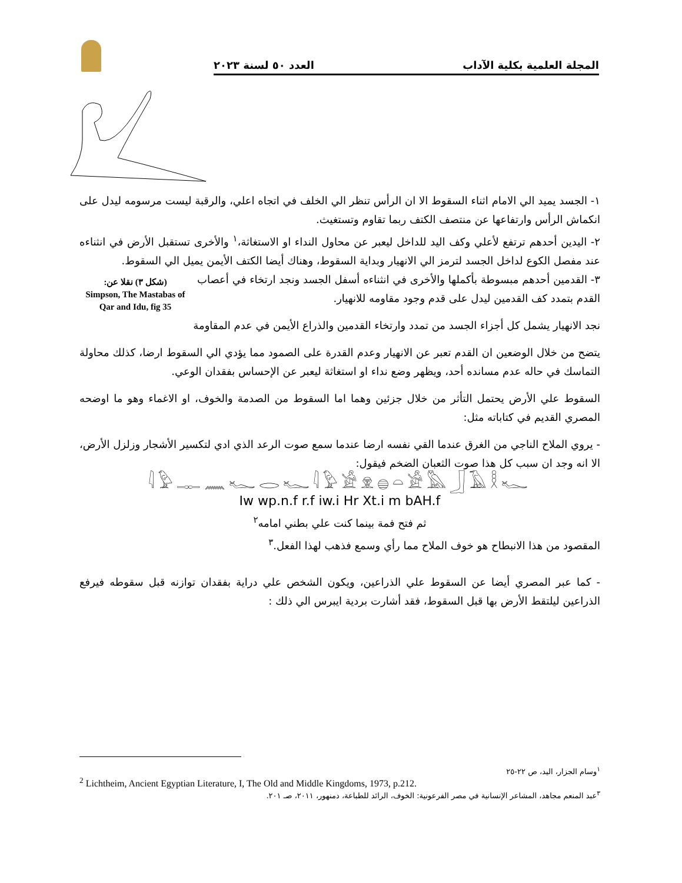المجلة العلمية بكلية الآداب العدد ٥٠ لسنة ٢٠٢٣
١- الجسد يميد الي الامام اثناء السقوط الا ان الرأس تنظر الي الخلف في اتجاه اعلي، والرقبة ليست مرسومه ليدل على انكماش الرأس وارتفاعها عن منتصف الكتف ربما تقاوم وتستغيث.
٢- اليدين أحدهم ترتفع لأعلي وكف اليد للداخل ليعبر عن محاول النداء او الاستغاثة،<sup>١</sup> والأخرى تستقبل الأرض في انثناءه عند مفصل الكوع لداخل الجسد لترمز الي الانهيار وبداية السقوط، وهناك أيضا الكتف الأيمن يميل الي السقوط.
(شكل ٣) نقلا عن:
Simpson, The Mastabas of Qar and Idu, fig 35
٣- القدمين أحدهم مبسوطة بأكملها والأخرى في انثناءه أسفل الجسد ونجد ارتخاء في أعصاب القدم بتمدد كف القدمين ليدل على قدم وجود مقاومه للانهيار.
نجد الانهيار يشمل كل أجزاء الجسد من تمدد وارتخاء القدمين والذراع الأيمن في عدم المقاومة
يتضح من خلال الوضعين ان القدم تعبر عن الانهيار وعدم القدرة على الصمود مما يؤدي الي السقوط ارضا، كذلك محاولة التماسك في حاله عدم مسانده أحد، ويظهر وضع نداء او استغاثة ليعبر عن الإحساس بفقدان الوعي.
السقوط علي الأرض يحتمل التأثر من خلال جزئين وهما اما السقوط من الصدمة والخوف، او الاغماء وهو ما اوضحه المصري القديم في كتاباته مثل:
- يروي الملاح الناجي من الغرق عندما القي نفسه ارضا عندما سمع صوت الرعد الذي ادي لتكسير الأشجار وزلزل الأرض، الا انه وجد ان سبب كل هذا صوت الثعبان الضخم فيقول:
𓇋𓅱𓊃𓈖𓆑𓂋𓆑𓇋𓅱𓀀𓁷𓐍𓏏𓀀𓅓𓃀𓄿𓎛𓆑
Iw wp.n.f r.f iw.i Hr Xt.i m bAH.f
ثم فتح فمة بينما كنت علي بطني امامه<sup>٢</sup>
المقصود من هذا الانبطاح هو خوف الملاح مما رأي وسمع فذهب لهذا الفعل.<sup>٣</sup>
- كما عبر المصري أيضا عن السقوط علي الذراعين، ويكون الشخص علي دراية بفقدان توازنه قبل سقوطه فيرفع الذراعين ليلتقط الأرض بها قبل السقوط، فقد أشارت بردية ايبرس الي ذلك :
<sup>١</sup> وسام الجزار، اليد، ص ٢٢-٢٥
<sup>2</sup> Lichtheim, Ancient Egyptian Literature, I, The Old and Middle Kingdoms, 1973, p.212.
<sup>٣</sup> عبد المنعم مجاهد، المشاعر الإنسانية في مصر الفرعونية: الخوف، الرائد للطباعة، دمنهور، ٢٠١١، صـ ٢٠١.